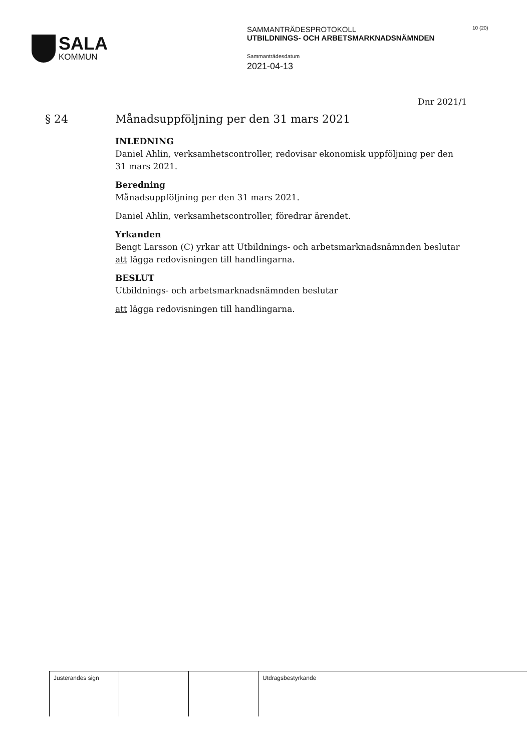SALA
KOMMUN
SAMMANTRÄDESPROTOKOLL
UTBILDNINGS- OCH ARBETSMARKNADSNÄMNDEN
Sammanträdesdatum
2021-04-13
10 (20)
Dnr 2021/1
§ 24
Månadsuppföljning per den 31 mars 2021
INLEDNING
Daniel Ahlin, verksamhetscontroller, redovisar ekonomisk uppföljning per den 31 mars 2021.
Beredning
Månadsuppföljning per den 31 mars 2021.
Daniel Ahlin, verksamhetscontroller, föredrar ärendet.
Yrkanden
Bengt Larsson (C) yrkar att Utbildnings- och arbetsmarknadsnämnden beslutar att lägga redovisningen till handlingarna.
BESLUT
Utbildnings- och arbetsmarknadsnämnden beslutar
att lägga redovisningen till handlingarna.
| Justerandes sign | | | Utdragsbestyrkande |